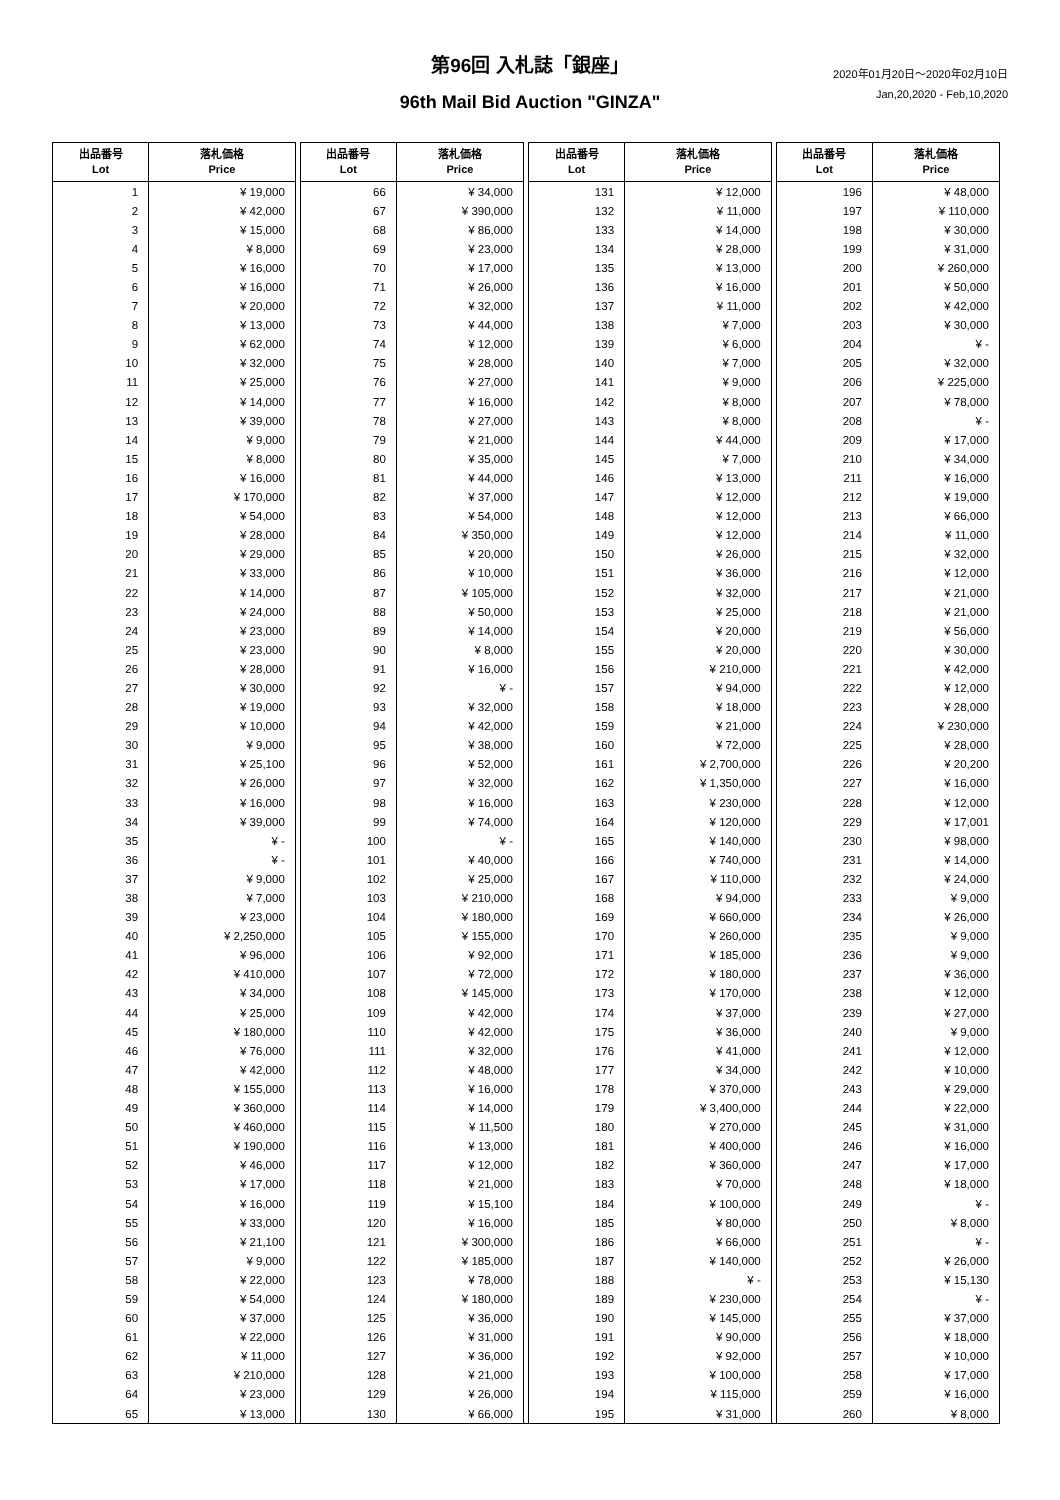第96回 入札誌「銀座」
2020年01月20日～2020年02月10日
Jan,20,2020 - Feb,10,2020
96th Mail Bid Auction "GINZA"
| 出品番号 Lot | 落札価格 Price | | 出品番号 Lot | 落札価格 Price | | 出品番号 Lot | 落札価格 Price | | 出品番号 Lot | 落札価格 Price |
| 1 | ¥ 19,000 | | 66 | ¥ 34,000 | | 131 | ¥ 12,000 | | 196 | ¥ 48,000 |
| 2 | ¥ 42,000 | | 67 | ¥ 390,000 | | 132 | ¥ 11,000 | | 197 | ¥ 110,000 |
| 3 | ¥ 15,000 | | 68 | ¥ 86,000 | | 133 | ¥ 14,000 | | 198 | ¥ 30,000 |
| 4 | ¥ 8,000 | | 69 | ¥ 23,000 | | 134 | ¥ 28,000 | | 199 | ¥ 31,000 |
| 5 | ¥ 16,000 | | 70 | ¥ 17,000 | | 135 | ¥ 13,000 | | 200 | ¥ 260,000 |
| 6 | ¥ 16,000 | | 71 | ¥ 26,000 | | 136 | ¥ 16,000 | | 201 | ¥ 50,000 |
| 7 | ¥ 20,000 | | 72 | ¥ 32,000 | | 137 | ¥ 11,000 | | 202 | ¥ 42,000 |
| 8 | ¥ 13,000 | | 73 | ¥ 44,000 | | 138 | ¥ 7,000 | | 203 | ¥ 30,000 |
| 9 | ¥ 62,000 | | 74 | ¥ 12,000 | | 139 | ¥ 6,000 | | 204 | ¥ - |
| 10 | ¥ 32,000 | | 75 | ¥ 28,000 | | 140 | ¥ 7,000 | | 205 | ¥ 32,000 |
| 11 | ¥ 25,000 | | 76 | ¥ 27,000 | | 141 | ¥ 9,000 | | 206 | ¥ 225,000 |
| 12 | ¥ 14,000 | | 77 | ¥ 16,000 | | 142 | ¥ 8,000 | | 207 | ¥ 78,000 |
| 13 | ¥ 39,000 | | 78 | ¥ 27,000 | | 143 | ¥ 8,000 | | 208 | ¥ - |
| 14 | ¥ 9,000 | | 79 | ¥ 21,000 | | 144 | ¥ 44,000 | | 209 | ¥ 17,000 |
| 15 | ¥ 8,000 | | 80 | ¥ 35,000 | | 145 | ¥ 7,000 | | 210 | ¥ 34,000 |
| 16 | ¥ 16,000 | | 81 | ¥ 44,000 | | 146 | ¥ 13,000 | | 211 | ¥ 16,000 |
| 17 | ¥ 170,000 | | 82 | ¥ 37,000 | | 147 | ¥ 12,000 | | 212 | ¥ 19,000 |
| 18 | ¥ 54,000 | | 83 | ¥ 54,000 | | 148 | ¥ 12,000 | | 213 | ¥ 66,000 |
| 19 | ¥ 28,000 | | 84 | ¥ 350,000 | | 149 | ¥ 12,000 | | 214 | ¥ 11,000 |
| 20 | ¥ 29,000 | | 85 | ¥ 20,000 | | 150 | ¥ 26,000 | | 215 | ¥ 32,000 |
| 21 | ¥ 33,000 | | 86 | ¥ 10,000 | | 151 | ¥ 36,000 | | 216 | ¥ 12,000 |
| 22 | ¥ 14,000 | | 87 | ¥ 105,000 | | 152 | ¥ 32,000 | | 217 | ¥ 21,000 |
| 23 | ¥ 24,000 | | 88 | ¥ 50,000 | | 153 | ¥ 25,000 | | 218 | ¥ 21,000 |
| 24 | ¥ 23,000 | | 89 | ¥ 14,000 | | 154 | ¥ 20,000 | | 219 | ¥ 56,000 |
| 25 | ¥ 23,000 | | 90 | ¥ 8,000 | | 155 | ¥ 20,000 | | 220 | ¥ 30,000 |
| 26 | ¥ 28,000 | | 91 | ¥ 16,000 | | 156 | ¥ 210,000 | | 221 | ¥ 42,000 |
| 27 | ¥ 30,000 | | 92 | ¥ - | | 157 | ¥ 94,000 | | 222 | ¥ 12,000 |
| 28 | ¥ 19,000 | | 93 | ¥ 32,000 | | 158 | ¥ 18,000 | | 223 | ¥ 28,000 |
| 29 | ¥ 10,000 | | 94 | ¥ 42,000 | | 159 | ¥ 21,000 | | 224 | ¥ 230,000 |
| 30 | ¥ 9,000 | | 95 | ¥ 38,000 | | 160 | ¥ 72,000 | | 225 | ¥ 28,000 |
| 31 | ¥ 25,100 | | 96 | ¥ 52,000 | | 161 | ¥ 2,700,000 | | 226 | ¥ 20,200 |
| 32 | ¥ 26,000 | | 97 | ¥ 32,000 | | 162 | ¥ 1,350,000 | | 227 | ¥ 16,000 |
| 33 | ¥ 16,000 | | 98 | ¥ 16,000 | | 163 | ¥ 230,000 | | 228 | ¥ 12,000 |
| 34 | ¥ 39,000 | | 99 | ¥ 74,000 | | 164 | ¥ 120,000 | | 229 | ¥ 17,001 |
| 35 | ¥ - | | 100 | ¥ - | | 165 | ¥ 140,000 | | 230 | ¥ 98,000 |
| 36 | ¥ - | | 101 | ¥ 40,000 | | 166 | ¥ 740,000 | | 231 | ¥ 14,000 |
| 37 | ¥ 9,000 | | 102 | ¥ 25,000 | | 167 | ¥ 110,000 | | 232 | ¥ 24,000 |
| 38 | ¥ 7,000 | | 103 | ¥ 210,000 | | 168 | ¥ 94,000 | | 233 | ¥ 9,000 |
| 39 | ¥ 23,000 | | 104 | ¥ 180,000 | | 169 | ¥ 660,000 | | 234 | ¥ 26,000 |
| 40 | ¥ 2,250,000 | | 105 | ¥ 155,000 | | 170 | ¥ 260,000 | | 235 | ¥ 9,000 |
| 41 | ¥ 96,000 | | 106 | ¥ 92,000 | | 171 | ¥ 185,000 | | 236 | ¥ 9,000 |
| 42 | ¥ 410,000 | | 107 | ¥ 72,000 | | 172 | ¥ 180,000 | | 237 | ¥ 36,000 |
| 43 | ¥ 34,000 | | 108 | ¥ 145,000 | | 173 | ¥ 170,000 | | 238 | ¥ 12,000 |
| 44 | ¥ 25,000 | | 109 | ¥ 42,000 | | 174 | ¥ 37,000 | | 239 | ¥ 27,000 |
| 45 | ¥ 180,000 | | 110 | ¥ 42,000 | | 175 | ¥ 36,000 | | 240 | ¥ 9,000 |
| 46 | ¥ 76,000 | | 111 | ¥ 32,000 | | 176 | ¥ 41,000 | | 241 | ¥ 12,000 |
| 47 | ¥ 42,000 | | 112 | ¥ 48,000 | | 177 | ¥ 34,000 | | 242 | ¥ 10,000 |
| 48 | ¥ 155,000 | | 113 | ¥ 16,000 | | 178 | ¥ 370,000 | | 243 | ¥ 29,000 |
| 49 | ¥ 360,000 | | 114 | ¥ 14,000 | | 179 | ¥ 3,400,000 | | 244 | ¥ 22,000 |
| 50 | ¥ 460,000 | | 115 | ¥ 11,500 | | 180 | ¥ 270,000 | | 245 | ¥ 31,000 |
| 51 | ¥ 190,000 | | 116 | ¥ 13,000 | | 181 | ¥ 400,000 | | 246 | ¥ 16,000 |
| 52 | ¥ 46,000 | | 117 | ¥ 12,000 | | 182 | ¥ 360,000 | | 247 | ¥ 17,000 |
| 53 | ¥ 17,000 | | 118 | ¥ 21,000 | | 183 | ¥ 70,000 | | 248 | ¥ 18,000 |
| 54 | ¥ 16,000 | | 119 | ¥ 15,100 | | 184 | ¥ 100,000 | | 249 | ¥ - |
| 55 | ¥ 33,000 | | 120 | ¥ 16,000 | | 185 | ¥ 80,000 | | 250 | ¥ 8,000 |
| 56 | ¥ 21,100 | | 121 | ¥ 300,000 | | 186 | ¥ 66,000 | | 251 | ¥ - |
| 57 | ¥ 9,000 | | 122 | ¥ 185,000 | | 187 | ¥ 140,000 | | 252 | ¥ 26,000 |
| 58 | ¥ 22,000 | | 123 | ¥ 78,000 | | 188 | ¥ - | | 253 | ¥ 15,130 |
| 59 | ¥ 54,000 | | 124 | ¥ 180,000 | | 189 | ¥ 230,000 | | 254 | ¥ - |
| 60 | ¥ 37,000 | | 125 | ¥ 36,000 | | 190 | ¥ 145,000 | | 255 | ¥ 37,000 |
| 61 | ¥ 22,000 | | 126 | ¥ 31,000 | | 191 | ¥ 90,000 | | 256 | ¥ 18,000 |
| 62 | ¥ 11,000 | | 127 | ¥ 36,000 | | 192 | ¥ 92,000 | | 257 | ¥ 10,000 |
| 63 | ¥ 210,000 | | 128 | ¥ 21,000 | | 193 | ¥ 100,000 | | 258 | ¥ 17,000 |
| 64 | ¥ 23,000 | | 129 | ¥ 26,000 | | 194 | ¥ 115,000 | | 259 | ¥ 16,000 |
| 65 | ¥ 13,000 | | 130 | ¥ 66,000 | | 195 | ¥ 31,000 | | 260 | ¥ 8,000 |